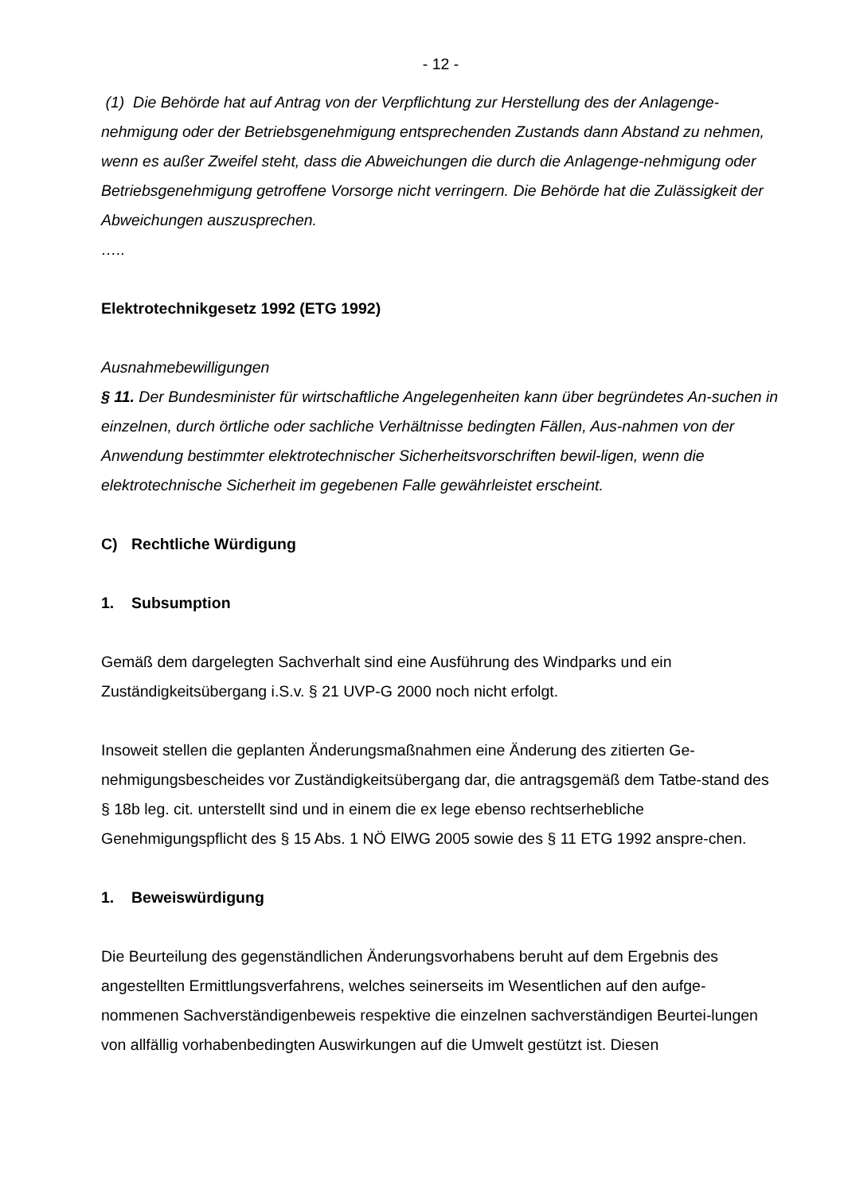- 12 -
(1) Die Behörde hat auf Antrag von der Verpflichtung zur Herstellung des der Anlagenge-nehmigung oder der Betriebsgenehmigung entsprechenden Zustands dann Abstand zu nehmen, wenn es außer Zweifel steht, dass die Abweichungen die durch die Anlagenge-nehmigung oder Betriebsgenehmigung getroffene Vorsorge nicht verringern. Die Behörde hat die Zulässigkeit der Abweichungen auszusprechen.
…..
Elektrotechnikgesetz 1992 (ETG 1992)
Ausnahmebewilligungen
§ 11. Der Bundesminister für wirtschaftliche Angelegenheiten kann über begründetes An-suchen in einzelnen, durch örtliche oder sachliche Verhältnisse bedingten Fällen, Aus-nahmen von der Anwendung bestimmter elektrotechnischer Sicherheitsvorschriften bewil-ligen, wenn die elektrotechnische Sicherheit im gegebenen Falle gewährleistet erscheint.
C) Rechtliche Würdigung
1. Subsumption
Gemäß dem dargelegten Sachverhalt sind eine Ausführung des Windparks und ein Zuständigkeitsübergang i.S.v. § 21 UVP-G 2000 noch nicht erfolgt.
Insoweit stellen die geplanten Änderungsmaßnahmen eine Änderung des zitierten Ge-nehmigungsbescheides vor Zuständigkeitsübergang dar, die antragsgemäß dem Tatbe-stand des § 18b leg. cit. unterstellt sind und in einem die ex lege ebenso rechtserhebliche Genehmigungspflicht des § 15 Abs. 1 NÖ ElWG 2005 sowie des § 11 ETG 1992 anspre-chen.
1. Beweiswürdigung
Die Beurteilung des gegenständlichen Änderungsvorhabens beruht auf dem Ergebnis des angestellten Ermittlungsverfahrens, welches seinerseits im Wesentlichen auf den aufge-nommenen Sachverständigenbeweis respektive die einzelnen sachverständigen Beurtei-lungen von allfällig vorhabenbedingten Auswirkungen auf die Umwelt gestützt ist. Diesen